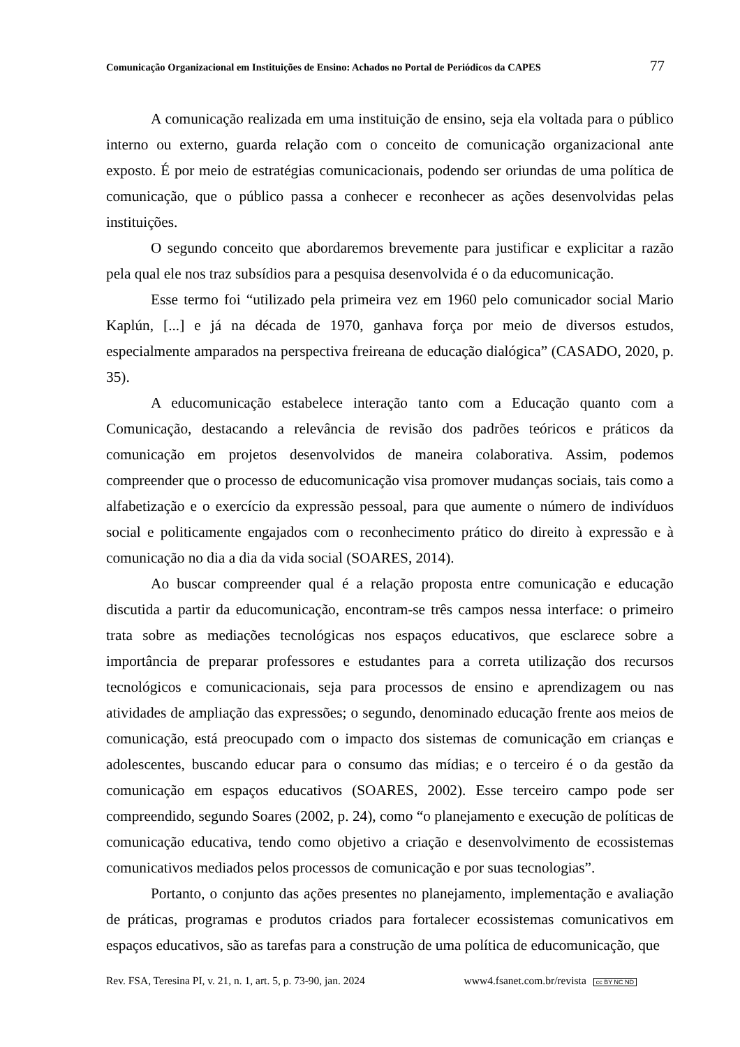Comunicação Organizacional em Instituições de Ensino: Achados no Portal de Periódicos da CAPES 77
A comunicação realizada em uma instituição de ensino, seja ela voltada para o público interno ou externo, guarda relação com o conceito de comunicação organizacional ante exposto. É por meio de estratégias comunicacionais, podendo ser oriundas de uma política de comunicação, que o público passa a conhecer e reconhecer as ações desenvolvidas pelas instituições.
O segundo conceito que abordaremos brevemente para justificar e explicitar a razão pela qual ele nos traz subsídios para a pesquisa desenvolvida é o da educomunicação.
Esse termo foi “utilizado pela primeira vez em 1960 pelo comunicador social Mario Kaplún, [...] e já na década de 1970, ganhava força por meio de diversos estudos, especialmente amparados na perspectiva freireana de educação dialógica” (CASADO, 2020, p. 35).
A educomunicação estabelece interação tanto com a Educação quanto com a Comunicação, destacando a relevância de revisão dos padrões teóricos e práticos da comunicação em projetos desenvolvidos de maneira colaborativa. Assim, podemos compreender que o processo de educomunicação visa promover mudanças sociais, tais como a alfabetização e o exercício da expressão pessoal, para que aumente o número de indivíduos social e politicamente engajados com o reconhecimento prático do direito à expressão e à comunicação no dia a dia da vida social (SOARES, 2014).
Ao buscar compreender qual é a relação proposta entre comunicação e educação discutida a partir da educomunicação, encontram-se três campos nessa interface: o primeiro trata sobre as mediações tecnológicas nos espaços educativos, que esclarece sobre a importância de preparar professores e estudantes para a correta utilização dos recursos tecnológicos e comunicacionais, seja para processos de ensino e aprendizagem ou nas atividades de ampliação das expressões; o segundo, denominado educação frente aos meios de comunicação, está preocupado com o impacto dos sistemas de comunicação em crianças e adolescentes, buscando educar para o consumo das mídias; e o terceiro é o da gestão da comunicação em espaços educativos (SOARES, 2002). Esse terceiro campo pode ser compreendido, segundo Soares (2002, p. 24), como “o planejamento e execução de políticas de comunicação educativa, tendo como objetivo a criação e desenvolvimento de ecossistemas comunicativos mediados pelos processos de comunicação e por suas tecnologias”.
Portanto, o conjunto das ações presentes no planejamento, implementação e avaliação de práticas, programas e produtos criados para fortalecer ecossistemas comunicativos em espaços educativos, são as tarefas para a construção de uma política de educomunicação, que
Rev. FSA, Teresina PI, v. 21, n. 1, art. 5, p. 73-90, jan. 2024 www4.fsanet.com.br/revista cc BY NC ND